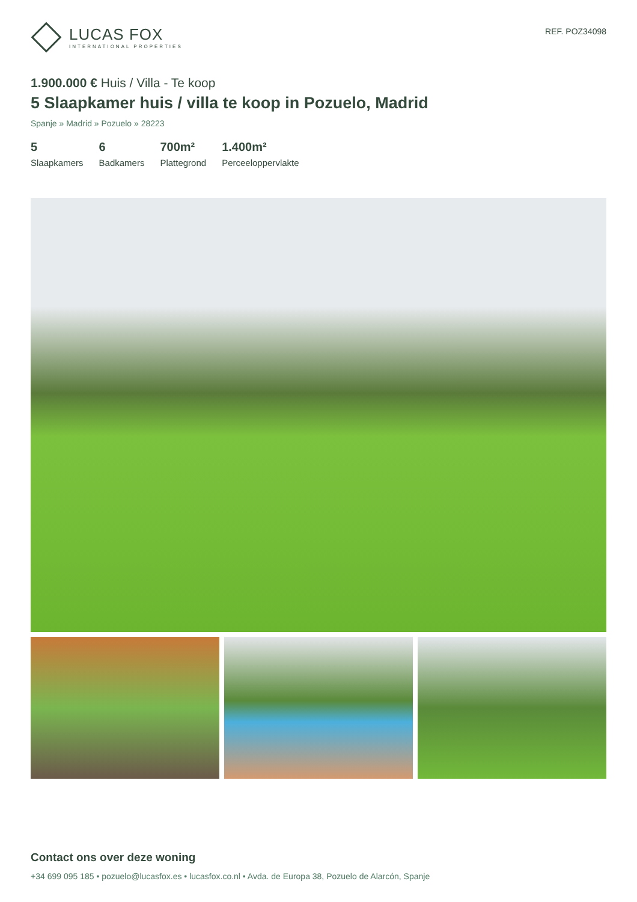LUCAS FOX
INTERNATIONAL PROPERTIES
REF. POZ34098
1.900.000 € Huis / Villa - Te koop
5 Slaapkamer huis / villa te koop in Pozuelo, Madrid
Spanje » Madrid » Pozuelo » 28223
5
Slaapkamers
6
Badkamers
700m²
Plattegrond
1.400m²
Perceeloppervlakte
Contact ons over deze woning
+34 699 095 185 • pozuelo@lucasfox.es • lucasfox.co.nl • Avda. de Europa 38, Pozuelo de Alarcón, Spanje